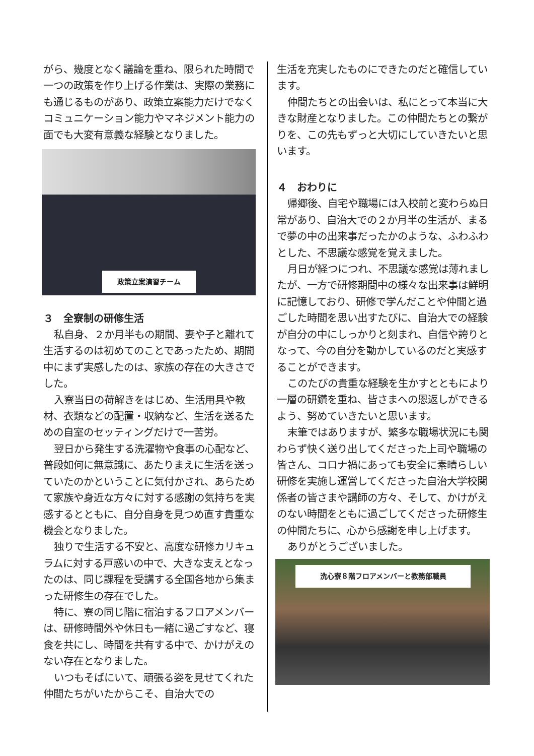がら、幾度となく議論を重ね、限られた時間で一つの政策を作り上げる作業は、実際の業務にも通じるものがあり、政策立案能力だけでなくコミュニケーション能力やマネジメント能力の面でも大変有意義な経験となりました。
政策立案演習チーム
３　全寮制の研修生活
私自身、２か月半もの期間、妻や子と離れて生活するのは初めてのことであったため、期間中にまず実感したのは、家族の存在の大きさでした。
入寮当日の荷解きをはじめ、生活用具や教材、衣類などの配置・収納など、生活を送るための自室のセッティングだけで一苦労。
翌日から発生する洗濯物や食事の心配など、普段如何に無意識に、あたりまえに生活を送っていたのかということに気付かされ、あらためて家族や身近な方々に対する感謝の気持ちを実感するとともに、自分自身を見つめ直す貴重な機会となりました。
独りで生活する不安と、高度な研修カリキュラムに対する戸惑いの中で、大きな支えとなったのは、同じ課程を受講する全国各地から集まった研修生の存在でした。
特に、寮の同じ階に宿泊するフロアメンバーは、研修時間外や休日も一緒に過ごすなど、寝食を共にし、時間を共有する中で、かけがえのない存在となりました。
いつもそばにいて、頑張る姿を見せてくれた仲間たちがいたからこそ、自治大での
生活を充実したものにできたのだと確信しています。
仲間たちとの出会いは、私にとって本当に大きな財産となりました。この仲間たちとの繋がりを、この先もずっと大切にしていきたいと思います。
４　おわりに
帰郷後、自宅や職場には入校前と変わらぬ日常があり、自治大での２か月半の生活が、まるで夢の中の出来事だったかのような、ふわふわとした、不思議な感覚を覚えました。
月日が経つにつれ、不思議な感覚は薄れましたが、一方で研修期間中の様々な出来事は鮮明に記憶しており、研修で学んだことや仲間と過ごした時間を思い出すたびに、自治大での経験が自分の中にしっかりと刻まれ、自信や誇りとなって、今の自分を動かしているのだと実感することができます。
このたびの貴重な経験を生かすとともにより一層の研鑽を重ね、皆さまへの恩返しができるよう、努めていきたいと思います。
末筆ではありますが、繁多な職場状況にも関わらず快く送り出してくださった上司や職場の皆さん、コロナ禍にあっても安全に素晴らしい研修を実施し運営してくださった自治大学校関係者の皆さまや講師の方々、そして、かけがえのない時間をともに過ごしてくださった研修生の仲間たちに、心から感謝を申し上げます。
ありがとうございました。
洗心寮８階フロアメンバーと教務部職員